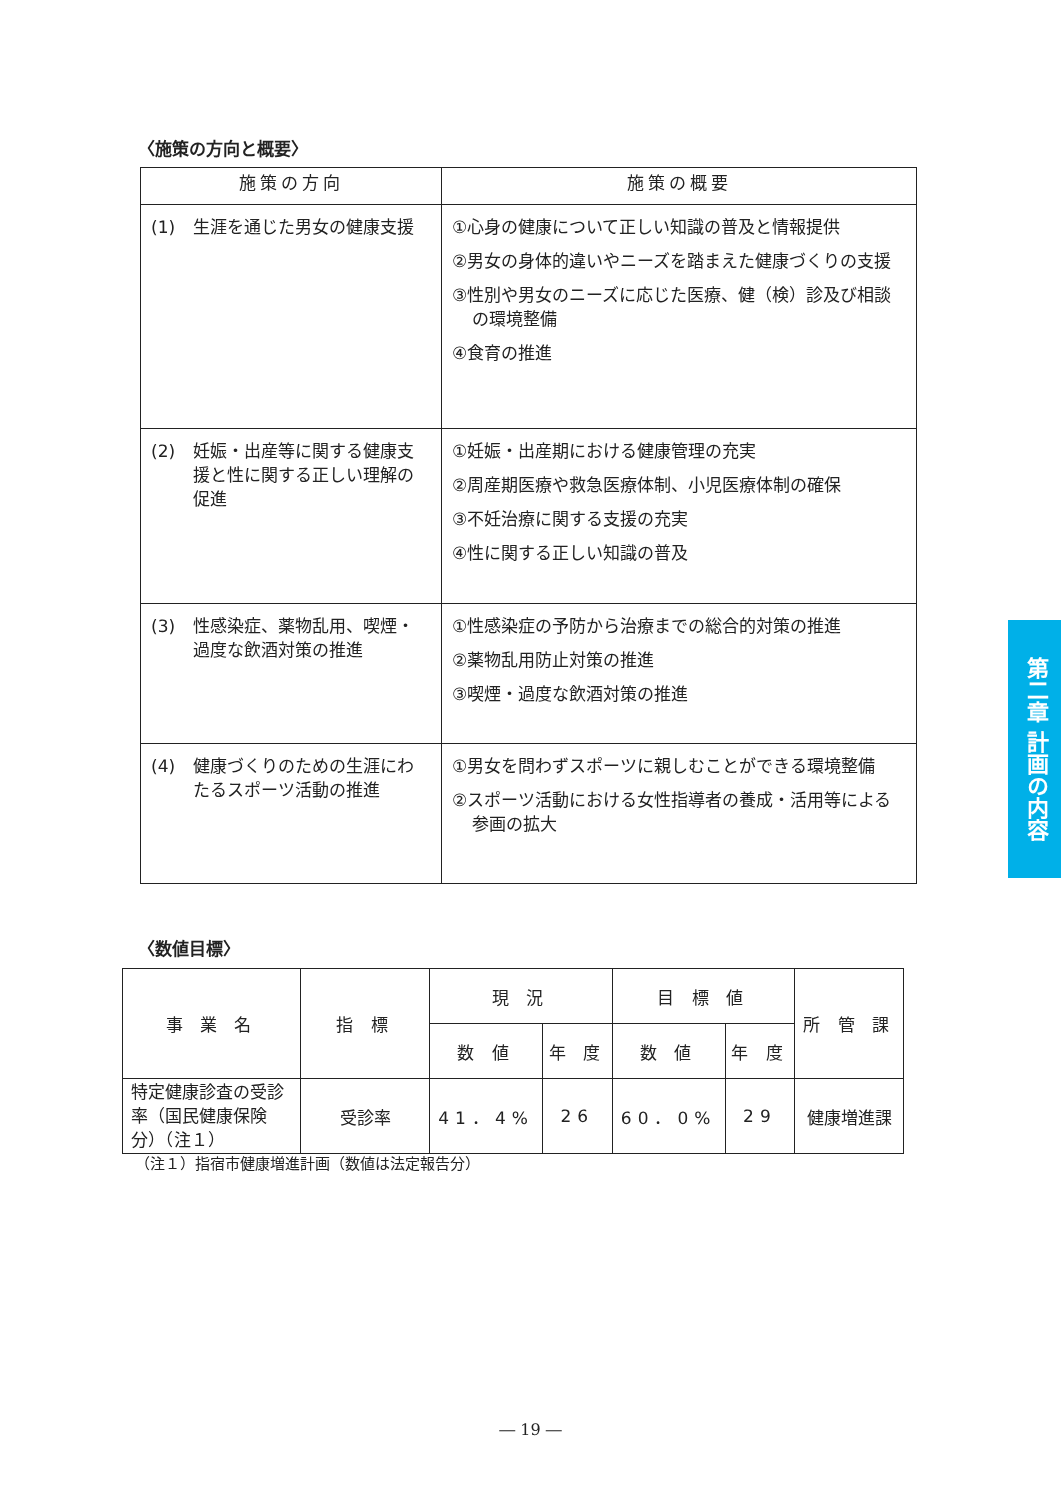〈施策の方向と概要〉
| 施策の方向 | 施策の概要 |
| --- | --- |
| (1) 生涯を通じた男女の健康支援 | ①心身の健康について正しい知識の普及と情報提供 ②男女の身体的違いやニーズを踏まえた健康づくりの支援 ③性別や男女のニーズに応じた医療、健（検）診及び相談の環境整備 ④食育の推進 |
| (2) 妊娠・出産等に関する健康支援と性に関する正しい理解の促進 | ①妊娠・出産期における健康管理の充実 ②周産期医療や救急医療体制、小児医療体制の確保 ③不妊治療に関する支援の充実 ④性に関する正しい知識の普及 |
| (3) 性感染症、薬物乱用、喫煙・過度な飲酒対策の推進 | ①性感染症の予防から治療までの総合的対策の推進 ②薬物乱用防止対策の推進 ③喫煙・過度な飲酒対策の推進 |
| (4) 健康づくりのための生涯にわたるスポーツ活動の推進 | ①男女を問わずスポーツに親しむことができる環境整備 ②スポーツ活動における女性指導者の養成・活用等による参画の拡大 |
〈数値目標〉
| 事 業 名 | 指 標 | 現 況 | | 目 標 値 | | 所 管 課 |
| --- | --- | --- | --- | --- | --- | --- |
| | | 数 値 | 年 度 | 数 値 | 年 度 | |
| 特定健康診査の受診率（国民健康保険分）（注１） | 受診率 | 41．4% | 26 | 60．0% | 29 | 健康増進課 |
（注１）指宿市健康増進計画（数値は法定報告分）
第二章 計画の内容
― 19 ―